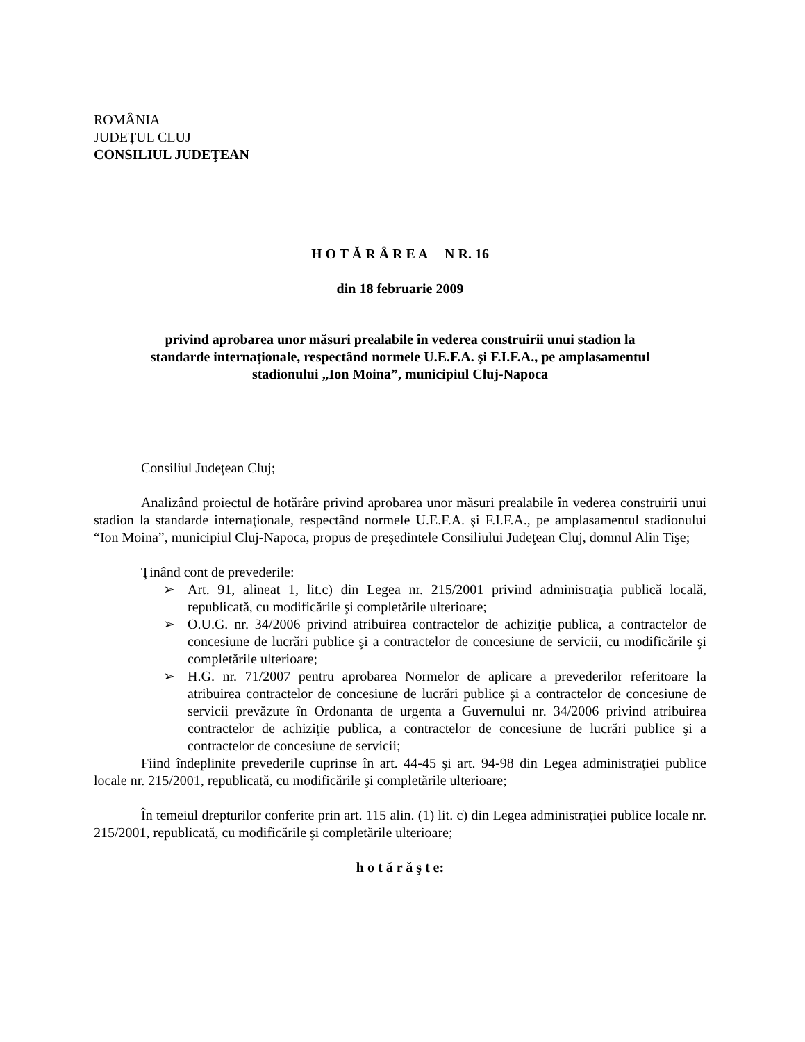ROMÂNIA
JUDEŢUL CLUJ
CONSILIUL JUDEŢEAN
H O T Ă R Â R E A N R. 16
din 18 februarie 2009
privind aprobarea unor măsuri prealabile în vederea construirii unui stadion la standarde internaţionale, respectând normele U.E.F.A. şi F.I.F.A., pe amplasamentul stadionului „Ion Moina”, municipiul Cluj-Napoca
Consiliul Judeţean Cluj;
Analizând proiectul de hotărâre privind aprobarea unor măsuri prealabile în vederea construirii unui stadion la standarde internaţionale, respectând normele U.E.F.A. şi F.I.F.A., pe amplasamentul stadionului “Ion Moina”, municipiul Cluj-Napoca, propus de preşedintele Consiliului Judeţean Cluj, domnul Alin Tişe;
Ţinând cont de prevederile:
➢ Art. 91, alineat 1, lit.c) din Legea nr. 215/2001 privind administraţia publică locală, republicată, cu modificările şi completările ulterioare;
➢ O.U.G. nr. 34/2006 privind atribuirea contractelor de achiziţie publica, a contractelor de concesiune de lucrări publice şi a contractelor de concesiune de servicii, cu modificările şi completările ulterioare;
➢ H.G. nr. 71/2007 pentru aprobarea Normelor de aplicare a prevederilor referitoare la atribuirea contractelor de concesiune de lucrări publice şi a contractelor de concesiune de servicii prevăzute în Ordonanta de urgenta a Guvernului nr. 34/2006 privind atribuirea contractelor de achiziţie publica, a contractelor de concesiune de lucrări publice şi a contractelor de concesiune de servicii;
Fiind îndeplinite prevederile cuprinse în art. 44-45 şi art. 94-98 din Legea administraţiei publice locale nr. 215/2001, republicată, cu modificările şi completările ulterioare;
În temeiul drepturilor conferite prin art. 115 alin. (1) lit. c) din Legea administraţiei publice locale nr. 215/2001, republicată, cu modificările şi completările ulterioare;
h o t ă r ă ş t e: